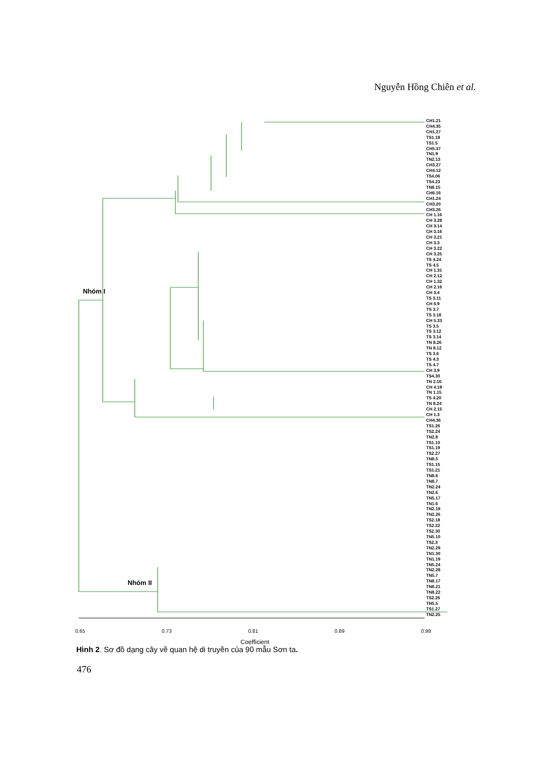Nguyễn Hồng Chiên et al.
Nhóm I
Nhóm II
CH1.21
CH4.35
CH1.27
TS1.18
TS1.5
CH5.37
TN1.9
TN2.13
CH3.27
CH4.12
TS4.06
TS4.23
TN8.15
CH6.16
CH1.24
CH3.20
CH3.26
CH 1.16
CH 3.28
CH 3.14
CH 3.16
CH 3.21
CH 3.3
CH 3.22
CH 3.25
TS 4.24
TS 4.5
CH 1.31
CH 2.12
CH 1.32
CH 2.16
CH 3.4
TS 3.11
CH 6.9
TS 3.7
TS 3.18
CH 5.33
TS 3.5
TS 3.12
TS 3.14
TN 8.26
TN 8.12
TS 3.6
TS 4.3
TS 4.7
CH 3.9
TS4.30
TN 2.16
CH 4.19
TN 1.15
TS 4.20
TN 8.24
CH 2.15
CH 1.3
CH4.36
TS1.26
TS2.24
TN2.8
TS1.10
TS1.19
TS2.27
TN8.5
TS1.15
TS1.21
TN8.6
TN8.7
TN2.24
TN2.6
TN5.17
TN1.6
TN2.19
TN2.26
TS2.18
TS2.22
TS2.30
TN5.10
TS2.3
TN2.29
TN1.30
TN1.19
TN5.24
TN2.28
TN5.7
TN8.17
TN8.21
TN8.22
TS2.26
TN5.5
TS1.27
TN2.25
0.65 0.73 0.81 0.89 0.98
Coefficient
Hình 2. Sơ đồ dạng cây về quan hệ di truyền của 90 mẫu Sơn ta.
476